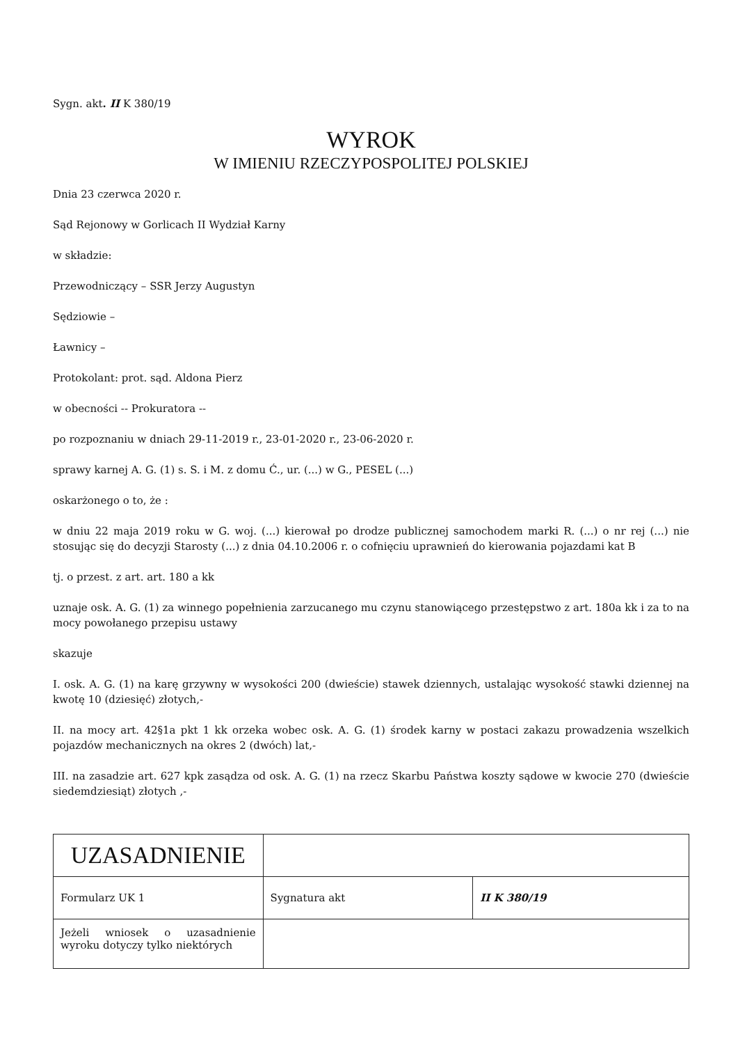Sygn. akt. II K 380/19
WYROK
W IMIENIU RZECZYPOSPOLITEJ POLSKIEJ
Dnia 23 czerwca 2020 r.
Sąd Rejonowy w Gorlicach II Wydział Karny
w składzie:
Przewodniczący – SSR Jerzy Augustyn
Sędziowie –
Ławnicy –
Protokolant: prot. sąd. Aldona Pierz
w obecności -- Prokuratora --
po rozpoznaniu w dniach 29-11-2019 r., 23-01-2020 r., 23-06-2020 r.
sprawy karnej A. G. (1) s. S. i M. z domu Ć., ur. (...) w G., PESEL (...)
oskarżonego o to, że :
w dniu 22 maja 2019 roku w G. woj. (...) kierował po drodze publicznej samochodem marki R. (...) o nr rej (...) nie stosując się do decyzji Starosty (...) z dnia 04.10.2006 r. o cofnięciu uprawnień do kierowania pojazdami kat B
tj. o przest. z art. art. 180 a kk
uznaje osk. A. G. (1) za winnego popełnienia zarzucanego mu czynu stanowiącego przestępstwo z art. 180a kk i za to na mocy powołanego przepisu ustawy
skazuje
I. osk. A. G. (1) na karę grzywny w wysokości 200 (dwieście) stawek dziennych, ustalając wysokość stawki dziennej na kwotę 10 (dziesięć) złotych,-
II. na mocy art. 42§1a pkt 1 kk orzeka wobec osk. A. G. (1) środek karny w postaci zakazu prowadzenia wszelkich pojazdów mechanicznych na okres 2 (dwóch) lat,-
III. na zasadzie art. 627 kpk zasądza od osk. A. G. (1) na rzecz Skarbu Państwa koszty sądowe w kwocie 270 (dwieście siedemdziesiąt) złotych ,-
| UZASADNIENIE | | |
| Formularz UK 1 | Sygnatura akt | II K 380/19 |
| Jeżeli wniosek o uzasadnienie wyroku dotyczy tylko niektórych | | |